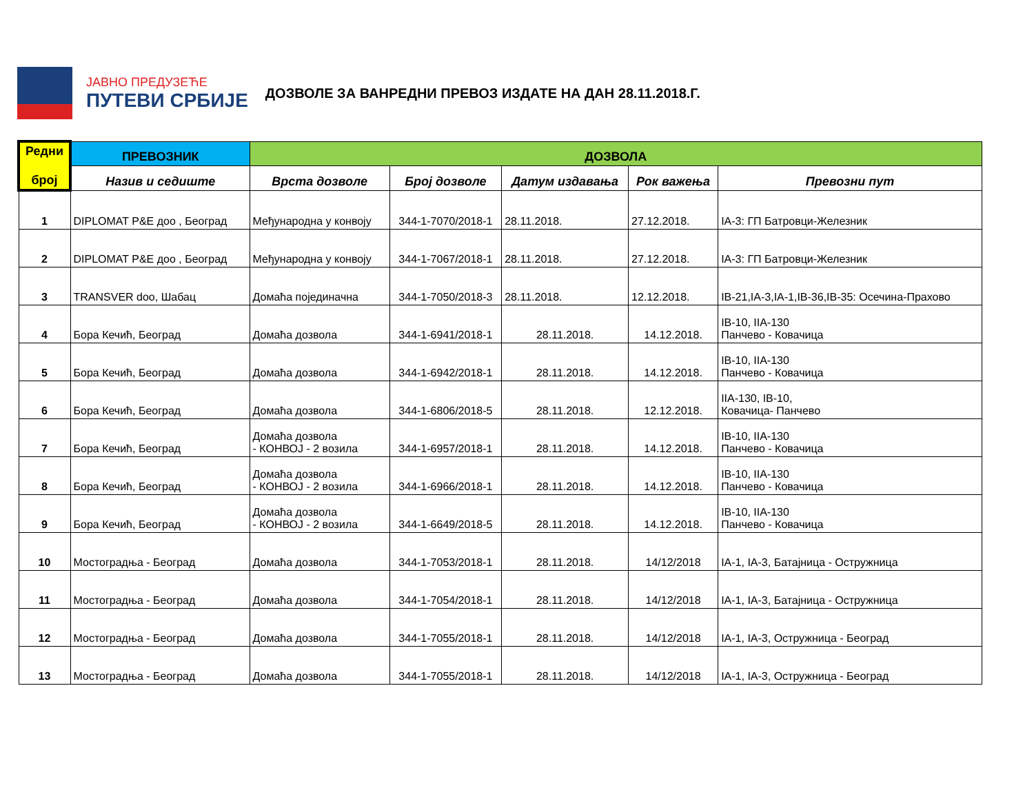ЈАВНО ПРЕДУЗЕЋЕ
ПУТЕВИ СРБИЈЕ
ДОЗВОЛЕ ЗА ВАНРЕДНИ ПРЕВОЗ ИЗДАТЕ НА ДАН 28.11.2018.Г.
| Редни број | ПРЕВОЗНИК | ДОЗВОЛА | | | | |
| --- | --- | --- | --- | --- | --- | --- |
| | Назив и седиште | Врста дозволе | Број дозволе | Датум издавања | Рок важења | Превозни пут |
| 1 | DIPLOMAT P&E доо , Београд | Међународна у конвоју | 344-1-7070/2018-1 | 28.11.2018. | 27.12.2018. | IA-3: ГП Батровци-Железник |
| 2 | DIPLOMAT P&E доо , Београд | Међународна у конвоју | 344-1-7067/2018-1 | 28.11.2018. | 27.12.2018. | IA-3: ГП Батровци-Железник |
| 3 | TRANSVER doo, Шабац | Домаћа појединачна | 344-1-7050/2018-3 | 28.11.2018. | 12.12.2018. | IB-21,IA-3,IA-1,IB-36,IB-35: Осечина-Прахово |
| 4 | Бора Кечић, Београд | Домаћа дозвола | 344-1-6941/2018-1 | 28.11.2018. | 14.12.2018. | IB-10, IIA-130 Панчево - Ковачица |
| 5 | Бора Кечић, Београд | Домаћа дозвола | 344-1-6942/2018-1 | 28.11.2018. | 14.12.2018. | IB-10, IIA-130 Панчево - Ковачица |
| 6 | Бора Кечић, Београд | Домаћа дозвола | 344-1-6806/2018-5 | 28.11.2018. | 12.12.2018. | IIA-130, IB-10, Ковачица- Панчево |
| 7 | Бора Кечић, Београд | Домаћа дозвола - КОНВОЈ - 2 возила | 344-1-6957/2018-1 | 28.11.2018. | 14.12.2018. | IB-10, IIA-130 Панчево - Ковачица |
| 8 | Бора Кечић, Београд | Домаћа дозвола - КОНВОЈ - 2 возила | 344-1-6966/2018-1 | 28.11.2018. | 14.12.2018. | IB-10, IIA-130 Панчево - Ковачица |
| 9 | Бора Кечић, Београд | Домаћа дозвола - КОНВОЈ - 2 возила | 344-1-6649/2018-5 | 28.11.2018. | 14.12.2018. | IB-10, IIA-130 Панчево - Ковачица |
| 10 | Мостоградња - Београд | Домаћа дозвола | 344-1-7053/2018-1 | 28.11.2018. | 14/12/2018 | IA-1, IA-3, Батајница - Остружница |
| 11 | Мостоградња - Београд | Домаћа дозвола | 344-1-7054/2018-1 | 28.11.2018. | 14/12/2018 | IA-1, IA-3, Батајница - Остружница |
| 12 | Мостоградња - Београд | Домаћа дозвола | 344-1-7055/2018-1 | 28.11.2018. | 14/12/2018 | IA-1, IA-3, Остружница - Београд |
| 13 | Мостоградња - Београд | Домаћа дозвола | 344-1-7055/2018-1 | 28.11.2018. | 14/12/2018 | IA-1, IA-3, Остружница - Београд |